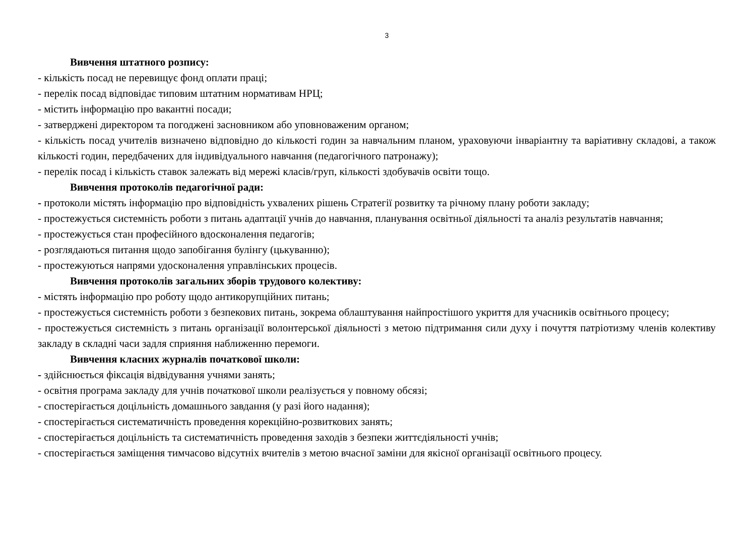3
Вивчення штатного розпису:
- кількість посад не перевищує фонд оплати праці;
- перелік посад відповідає типовим штатним нормативам НРЦ;
- містить інформацію про вакантні посади;
- затверджені директором та погоджені засновником або уповноваженим органом;
- кількість посад учителів визначено відповідно до кількості годин за навчальним планом, ураховуючи інваріантну та варіативну складові, а також кількості годин, передбачених для індивідуального навчання (педагогічного патронажу);
- перелік посад і кількість ставок залежать від мережі класів/груп, кількості здобувачів освіти тощо.
Вивчення протоколів педагогічної ради:
- протоколи містять інформацію про відповідність ухвалених рішень Стратегії розвитку та річному плану роботи закладу;
- простежується системність роботи з питань адаптації учнів до навчання, планування освітньої діяльності та аналіз результатів навчання;
- простежується стан професійного вдосконалення педагогів;
- розглядаються питання щодо запобігання булінгу (цькуванню);
- простежуються напрями удосконалення управлінських процесів.
Вивчення протоколів загальних зборів трудового колективу:
- містять інформацію про роботу щодо антикорупційних питань;
- простежується системність роботи з безпекових питань, зокрема облаштування найпростішого укриття для учасників освітнього процесу;
- простежується системність з питань організації волонтерської діяльності з метою підтримання сили духу і почуття патріотизму членів колективу закладу в складні часи задля сприяння наближенню перемоги.
Вивчення класних журналів початкової школи:
- здійснюється фіксація відвідування учнями занять;
- освітня програма закладу для учнів початкової школи реалізується у повному обсязі;
- спостерігається доцільність домашнього завдання (у разі його надання);
- спостерігається систематичність проведення корекційно-розвиткових занять;
- спостерігається доцільність та систематичність проведення заходів з безпеки життєдіяльності учнів;
- спостерігається заміщення тимчасово відсутніх вчителів з метою вчасної заміни для якісної організації освітнього процесу.